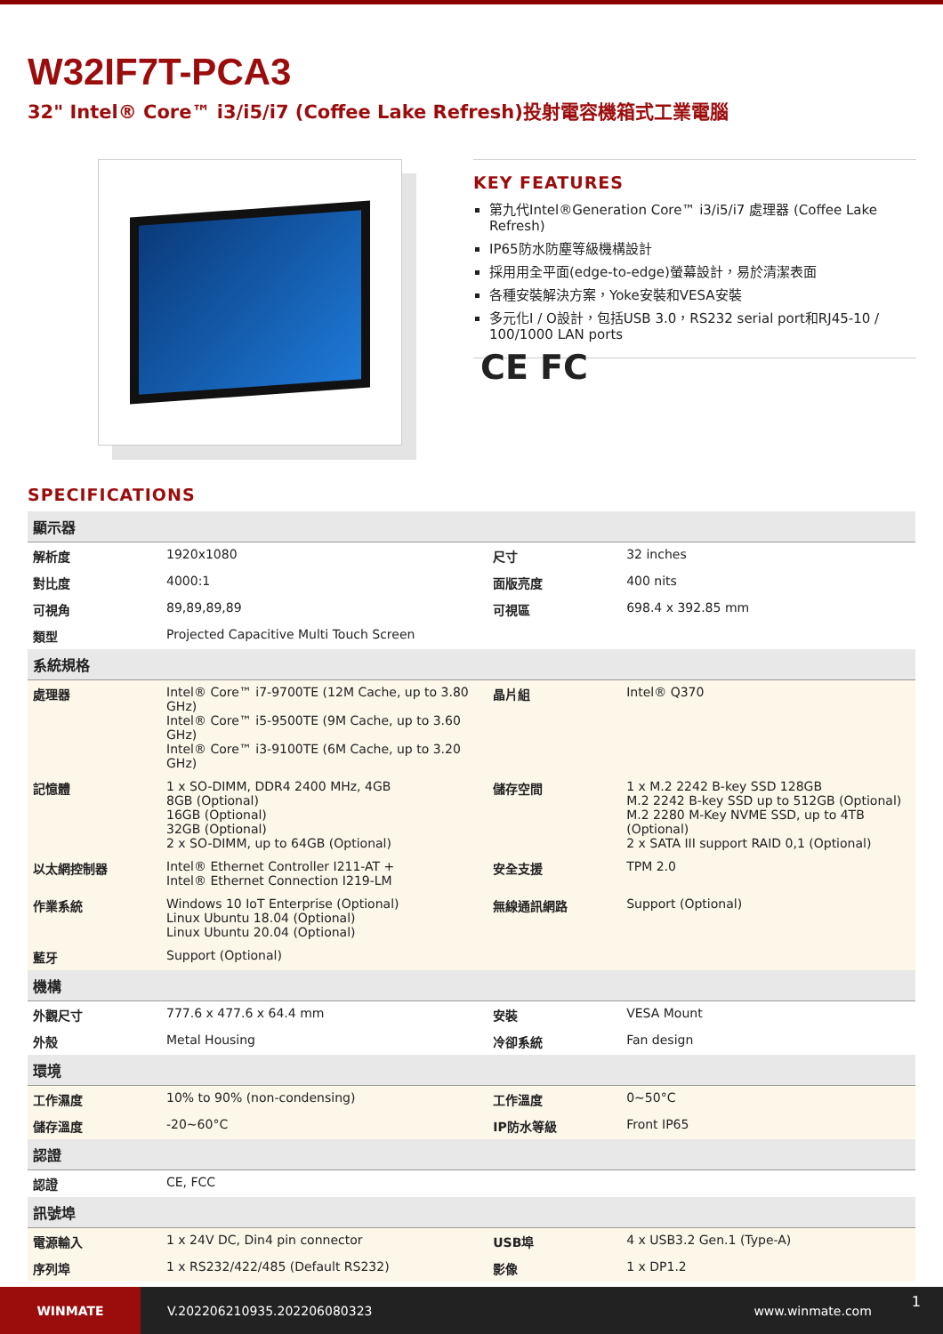W32IF7T-PCA3
32" Intel® Core™ i3/i5/i7 (Coffee Lake Refresh)投射電容機箱式工業電腦
KEY FEATURES
第九代Intel®Generation Core™ i3/i5/i7 處理器 (Coffee Lake Refresh)
IP65防水防塵等級機構設計
採用用全平面(edge-to-edge)螢幕設計，易於清潔表面
各種安裝解決方案，Yoke安裝和VESA安裝
多元化I / O設計，包括USB 3.0，RS232 serial port和RJ45-10 / 100/1000 LAN ports
CE FC
SPECIFICATIONS
| 顯示器 | | | |
| 解析度 | 1920x1080 | 尺寸 | 32 inches |
| 對比度 | 4000:1 | 面版亮度 | 400 nits |
| 可視角 | 89,89,89,89 | 可視區 | 698.4 x 392.85 mm |
| 類型 | Projected Capacitive Multi Touch Screen | | |
| 系統規格 | | | |
| 處理器 | Intel® Core™ i7-9700TE (12M Cache, up to 3.80 GHz) Intel® Core™ i5-9500TE (9M Cache, up to 3.60 GHz) Intel® Core™ i3-9100TE (6M Cache, up to 3.20 GHz) | 晶片組 | Intel® Q370 |
| 記憶體 | 1 x SO-DIMM, DDR4 2400 MHz, 4GB 8GB (Optional) 16GB (Optional) 32GB (Optional) 2 x SO-DIMM, up to 64GB (Optional) | 儲存空間 | 1 x M.2 2242 B-key SSD 128GB M.2 2242 B-key SSD up to 512GB (Optional) M.2 2280 M-Key NVME SSD, up to 4TB (Optional) 2 x SATA III support RAID 0,1 (Optional) |
| 以太網控制器 | Intel® Ethernet Controller I211-AT + Intel® Ethernet Connection I219-LM | 安全支援 | TPM 2.0 |
| 作業系統 | Windows 10 IoT Enterprise (Optional) Linux Ubuntu 18.04 (Optional) Linux Ubuntu 20.04 (Optional) | 無線通訊網路 | Support (Optional) |
| 藍牙 | Support (Optional) | | |
| 機構 | | | |
| 外觀尺寸 | 777.6 x 477.6 x 64.4 mm | 安裝 | VESA Mount |
| 外殼 | Metal Housing | 冷卻系統 | Fan design |
| 環境 | | | |
| 工作濕度 | 10% to 90% (non-condensing) | 工作溫度 | 0~50°C |
| 儲存溫度 | -20~60°C | IP防水等級 | Front IP65 |
| 認證 | | | |
| 認證 | CE, FCC | | |
| 訊號埠 | | | |
| 電源輸入 | 1 x 24V DC, Din4 pin connector | USB埠 | 4 x USB3.2 Gen.1 (Type-A) |
| 序列埠 | 1 x RS232/422/485 (Default RS232) | 影像 | 1 x DP1.2 |
WINMATE
V.202206210935.202206080323 www.winmate.com
1